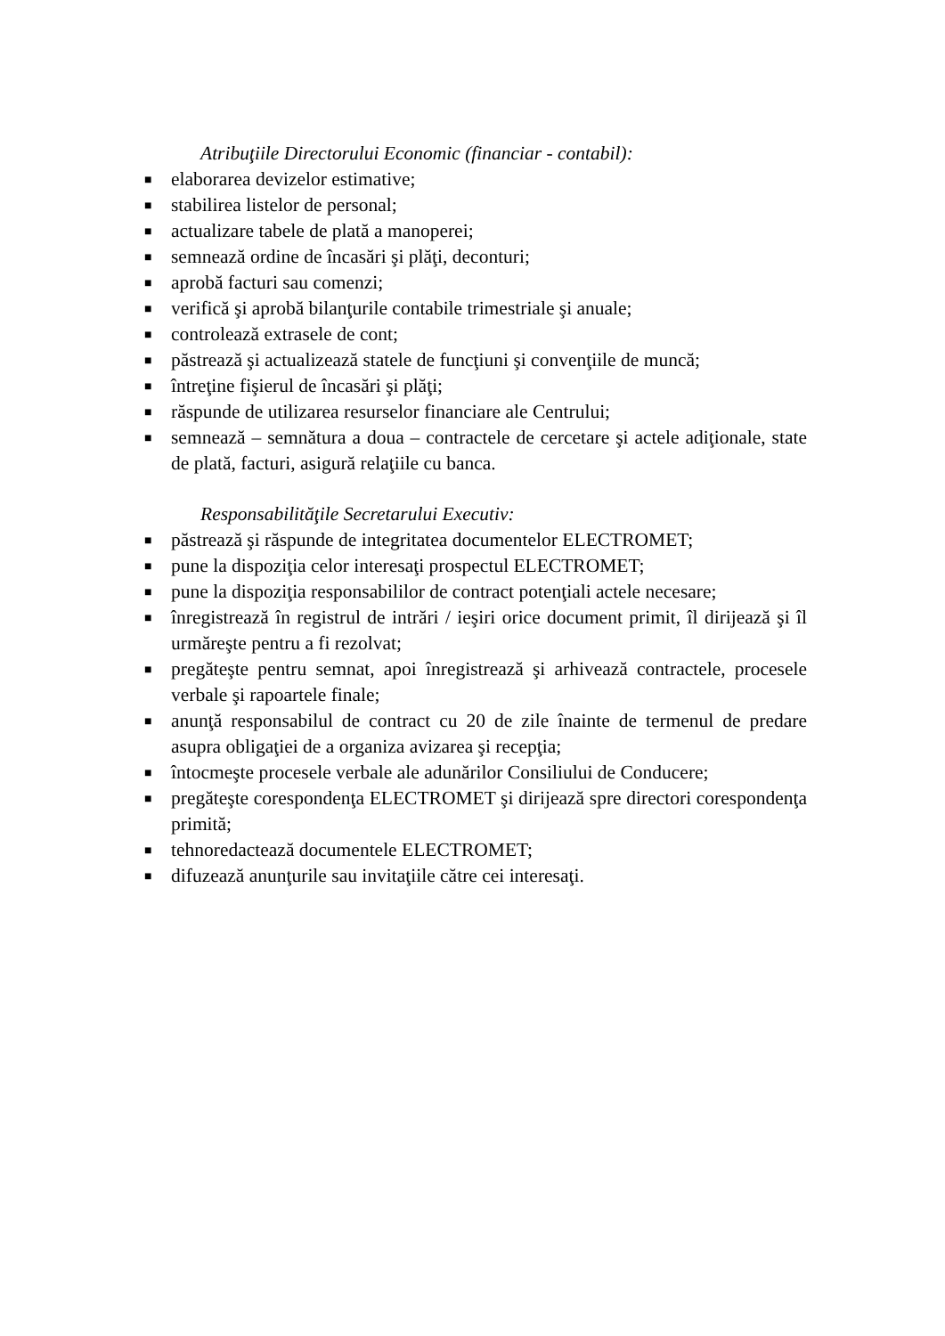Atribuţiile Directorului Economic (financiar - contabil):
■ elaborarea devizelor estimative;
■ stabilirea listelor de personal;
■ actualizare tabele de plată a manoperei;
■ semnează ordine de încasări şi plăţi, deconturi;
■ aprobă facturi sau comenzi;
■ verifică şi aprobă bilanţurile contabile trimestriale şi anuale;
■ controlează extrasele de cont;
■ păstrează şi actualizează statele de funcţiuni şi convenţiile de muncă;
■ întreţine fişierul de încasări şi plăţi;
■ răspunde de utilizarea resurselor financiare ale Centrului;
■ semnează – semnătura a doua – contractele de cercetare şi actele adiţionale, state de plată, facturi, asigură relaţiile cu banca.
Responsabilităţile Secretarului Executiv:
■ păstrează şi răspunde de integritatea documentelor ELECTROMET;
■ pune la dispoziţia celor interesaţi prospectul ELECTROMET;
■ pune la dispoziţia responsabililor de contract potenţiali actele necesare;
■ înregistrează în registrul de intrări / ieşiri orice document primit, îl dirijează şi îl urmăreşte pentru a fi rezolvat;
■ pregăteşte pentru semnat, apoi înregistrează şi arhivează contractele, procesele verbale şi rapoartele finale;
■ anunţă responsabilul de contract cu 20 de zile înainte de termenul de predare asupra obligaţiei de a organiza avizarea şi recepţia;
■ întocmeşte procesele verbale ale adunărilor Consiliului de Conducere;
■ pregăteşte corespondenţa ELECTROMET şi dirijează spre directori corespondenţa primită;
■ tehnoredactează documentele ELECTROMET;
■ difuzează anunţurile sau invitaţiile către cei interesaţi.